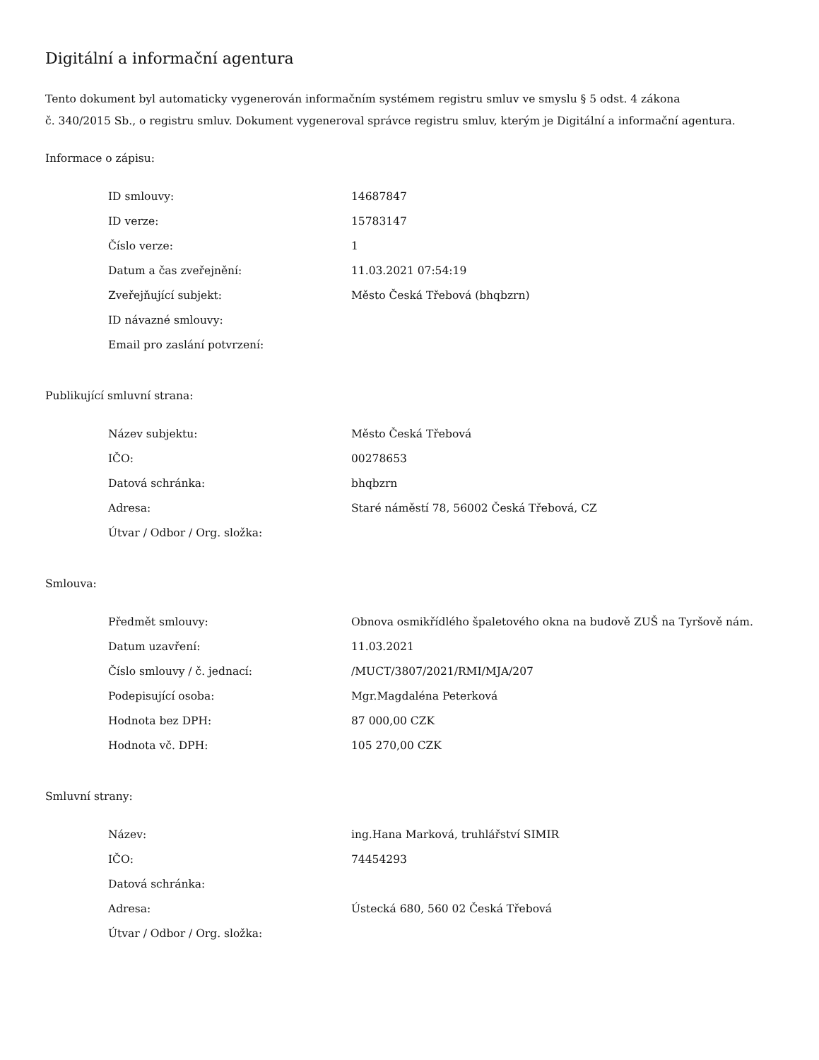Digitální a informační agentura
Tento dokument byl automaticky vygenerován informačním systémem registru smluv ve smyslu § 5 odst. 4 zákona
č. 340/2015 Sb., o registru smluv. Dokument vygeneroval správce registru smluv, kterým je Digitální a informační agentura.
Informace o zápisu:
| ID smlouvy: | 14687847 |
| ID verze: | 15783147 |
| Číslo verze: | 1 |
| Datum a čas zveřejnění: | 11.03.2021 07:54:19 |
| Zveřejňující subjekt: | Město Česká Třebová (bhqbzrn) |
| ID návazné smlouvy: | |
| Email pro zaslání potvrzení: | |
Publikující smluvní strana:
| Název subjektu: | Město Česká Třebová |
| IČO: | 00278653 |
| Datová schránka: | bhqbzrn |
| Adresa: | Staré náměstí 78, 56002 Česká Třebová, CZ |
| Útvar / Odbor / Org. složka: | |
Smlouva:
| Předmět smlouvy: | Obnova osmikřídlého špaletového okna na budově ZUŠ na Tyršově nám. |
| Datum uzavření: | 11.03.2021 |
| Číslo smlouvy / č. jednací: | /MUCT/3807/2021/RMI/MJA/207 |
| Podepisující osoba: | Mgr.Magdaléna Peterková |
| Hodnota bez DPH: | 87 000,00 CZK |
| Hodnota vč. DPH: | 105 270,00 CZK |
Smluvní strany:
| Název: | ing.Hana Marková, truhlářství SIMIR |
| IČO: | 74454293 |
| Datová schránka: | |
| Adresa: | Ústecká 680, 560 02 Česká Třebová |
| Útvar / Odbor / Org. složka: | |